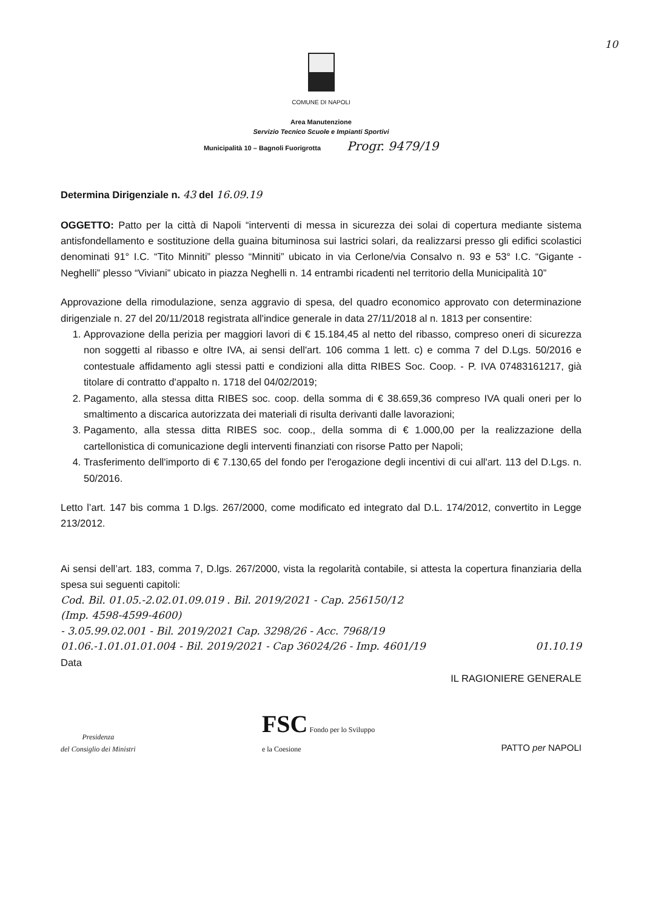10
COMUNE DI NAPOLI
Area Manutenzione
Servizio Tecnico Scuole e Impianti Sportivi
Municipalità 10 – Bagnoli Fuorigrotta Progr. 9479/19
Determina Dirigenziale n. 43 del 16.09.19
OGGETTO: Patto per la città di Napoli “interventi di messa in sicurezza dei solai di copertura mediante sistema antisfondellamento e sostituzione della guaina bituminosa sui lastrici solari, da realizzarsi presso gli edifici scolastici denominati 91° I.C. “Tito Minniti” plesso “Minniti” ubicato in via Cerlone/via Consalvo n. 93 e 53° I.C. “Gigante - Neghelli” plesso “Viviani” ubicato in piazza Neghelli n. 14 entrambi ricadenti nel territorio della Municipalità 10”
Approvazione della rimodulazione, senza aggravio di spesa, del quadro economico approvato con determinazione dirigenziale n. 27 del 20/11/2018 registrata all'indice generale in data 27/11/2018 al n. 1813 per consentire:
1. Approvazione della perizia per maggiori lavori di € 15.184,45 al netto del ribasso, compreso oneri di sicurezza non soggetti al ribasso e oltre IVA, ai sensi dell'art. 106 comma 1 lett. c) e comma 7 del D.Lgs. 50/2016 e contestuale affidamento agli stessi patti e condizioni alla ditta RIBES Soc. Coop. - P. IVA 07483161217, già titolare di contratto d'appalto n. 1718 del 04/02/2019;
2. Pagamento, alla stessa ditta RIBES soc. coop. della somma di € 38.659,36 compreso IVA quali oneri per lo smaltimento a discarica autorizzata dei materiali di risulta derivanti dalle lavorazioni;
3. Pagamento, alla stessa ditta RIBES soc. coop., della somma di € 1.000,00 per la realizzazione della cartellonistica di comunicazione degli interventi finanziati con risorse Patto per Napoli;
4. Trasferimento dell'importo di € 7.130,65 del fondo per l'erogazione degli incentivi di cui all'art. 113 del D.Lgs. n. 50/2016.
Letto l’art. 147 bis comma 1 D.lgs. 267/2000, come modificato ed integrato dal D.L. 174/2012, convertito in Legge 213/2012.
Ai sensi dell’art. 183, comma 7, D.lgs. 267/2000, vista la regolarità contabile, si attesta la copertura finanziaria della spesa sui seguenti capitoli:
Cod. Bil. 01.05.-2.02.01.09.019 . Bil. 2019/2021 - Cap. 256150/12
(Imp. 4598-4599-4600)
- 3.05.99.02.001 - Bil. 2019/2021 Cap. 3298/26 - Acc. 7968/19
01.06.-1.01.01.01.004 - Bil. 2019/2021 - Cap 36024/26 - Imp. 4601/19 01.10.19
Data
IL RAGIONIERE GENERALE
Presidenza
del Consiglio dei Ministri
FSC Fondo per lo Sviluppo
e la Coesione
PATTO per NAPOLI